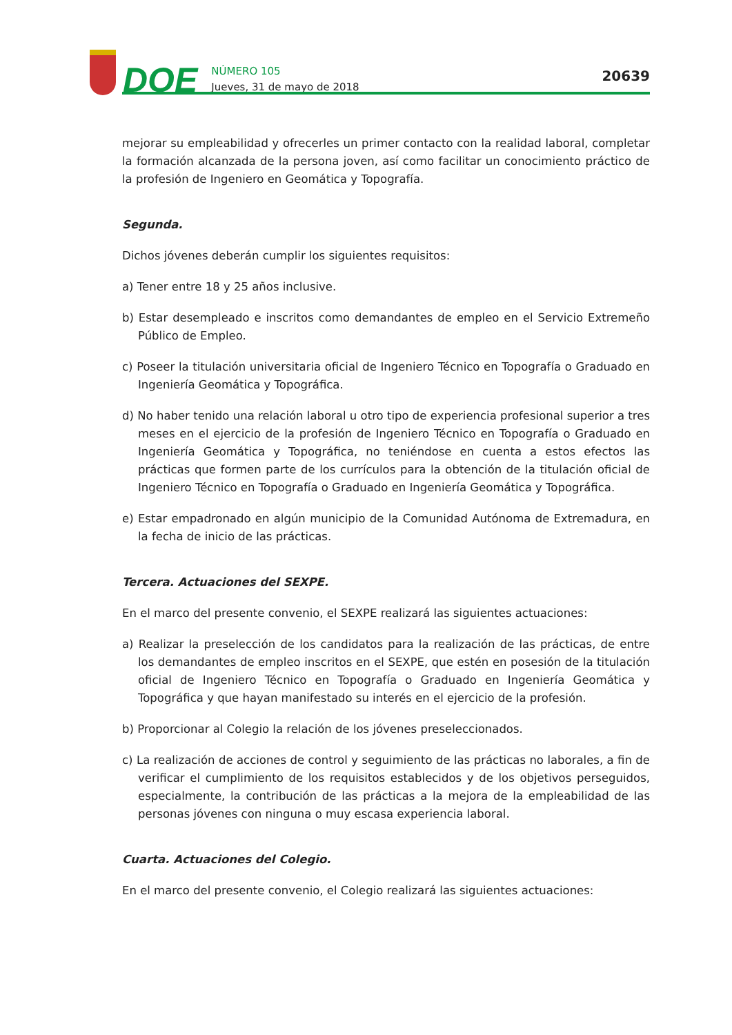DOE
NÚMERO 105
Jueves, 31 de mayo de 2018
20639
mejorar su empleabilidad y ofrecerles un primer contacto con la realidad laboral, completar la formación alcanzada de la persona joven, así como facilitar un conocimiento práctico de la profesión de Ingeniero en Geomática y Topografía.
Segunda.
Dichos jóvenes deberán cumplir los siguientes requisitos:
a) Tener entre 18 y 25 años inclusive.
b) Estar desempleado e inscritos como demandantes de empleo en el Servicio Extremeño Público de Empleo.
c) Poseer la titulación universitaria oficial de Ingeniero Técnico en Topografía o Graduado en Ingeniería Geomática y Topográfica.
d) No haber tenido una relación laboral u otro tipo de experiencia profesional superior a tres meses en el ejercicio de la profesión de Ingeniero Técnico en Topografía o Graduado en Ingeniería Geomática y Topográfica, no teniéndose en cuenta a estos efectos las prácticas que formen parte de los currículos para la obtención de la titulación oficial de Ingeniero Técnico en Topografía o Graduado en Ingeniería Geomática y Topográfica.
e) Estar empadronado en algún municipio de la Comunidad Autónoma de Extremadura, en la fecha de inicio de las prácticas.
Tercera. Actuaciones del SEXPE.
En el marco del presente convenio, el SEXPE realizará las siguientes actuaciones:
a) Realizar la preselección de los candidatos para la realización de las prácticas, de entre los demandantes de empleo inscritos en el SEXPE, que estén en posesión de la titulación oficial de Ingeniero Técnico en Topografía o Graduado en Ingeniería Geomática y Topográfica y que hayan manifestado su interés en el ejercicio de la profesión.
b) Proporcionar al Colegio la relación de los jóvenes preseleccionados.
c) La realización de acciones de control y seguimiento de las prácticas no laborales, a fin de verificar el cumplimiento de los requisitos establecidos y de los objetivos perseguidos, especialmente, la contribución de las prácticas a la mejora de la empleabilidad de las personas jóvenes con ninguna o muy escasa experiencia laboral.
Cuarta. Actuaciones del Colegio.
En el marco del presente convenio, el Colegio realizará las siguientes actuaciones: